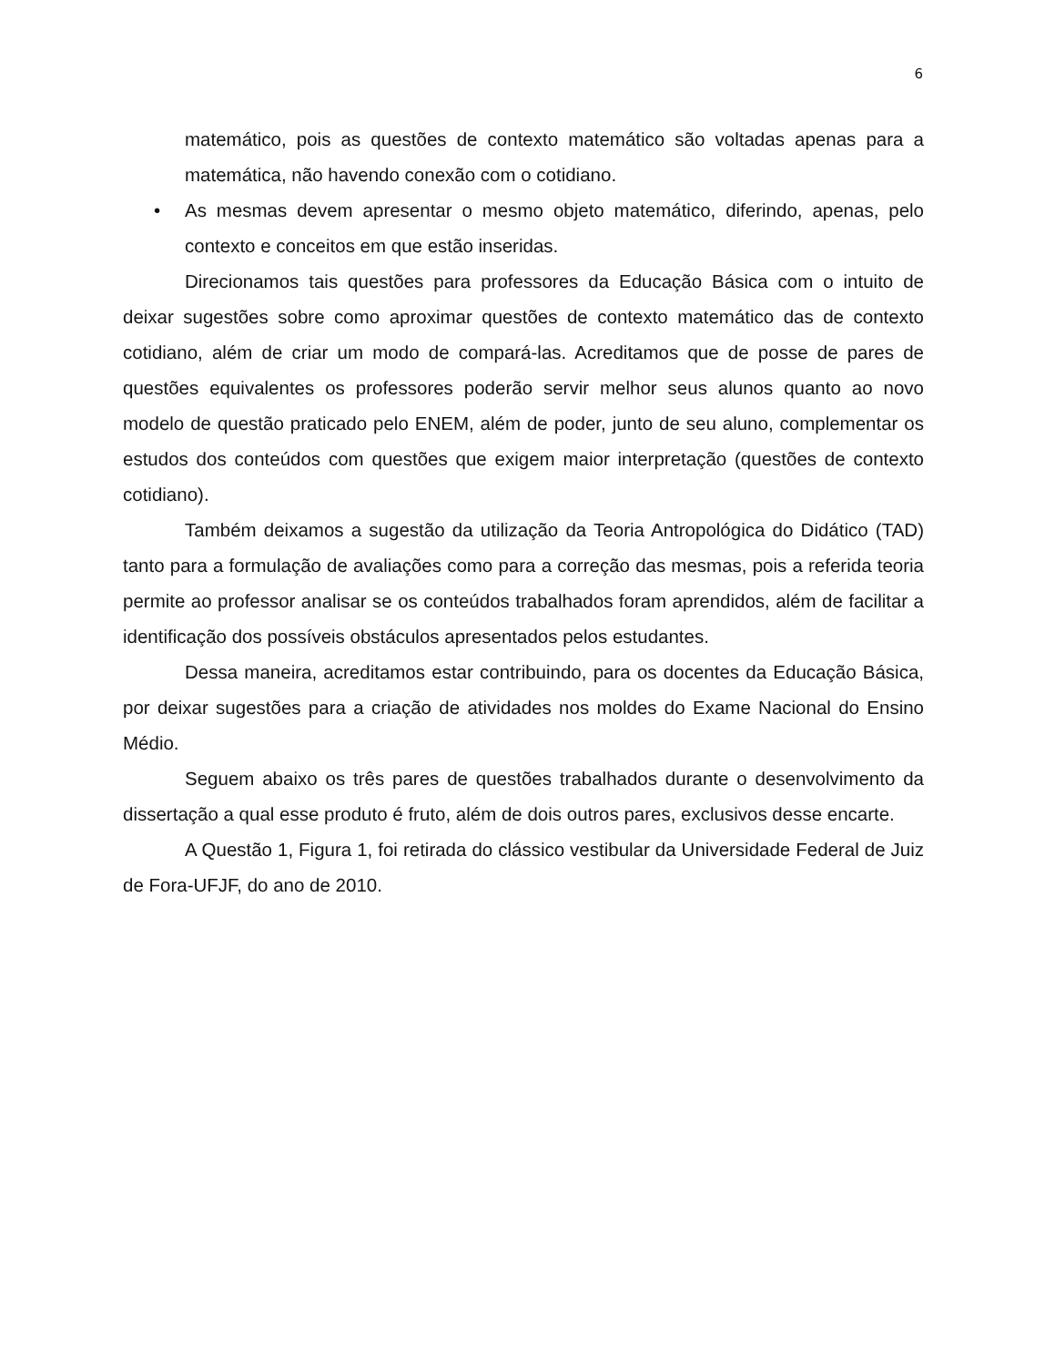6
matemático, pois as questões de contexto matemático são voltadas apenas para a matemática, não havendo conexão com o cotidiano.
• As mesmas devem apresentar o mesmo objeto matemático, diferindo, apenas, pelo contexto e conceitos em que estão inseridas.
Direcionamos tais questões para professores da Educação Básica com o intuito de deixar sugestões sobre como aproximar questões de contexto matemático das de contexto cotidiano, além de criar um modo de compará-las. Acreditamos que de posse de pares de questões equivalentes os professores poderão servir melhor seus alunos quanto ao novo modelo de questão praticado pelo ENEM, além de poder, junto de seu aluno, complementar os estudos dos conteúdos com questões que exigem maior interpretação (questões de contexto cotidiano).
Também deixamos a sugestão da utilização da Teoria Antropológica do Didático (TAD) tanto para a formulação de avaliações como para a correção das mesmas, pois a referida teoria permite ao professor analisar se os conteúdos trabalhados foram aprendidos, além de facilitar a identificação dos possíveis obstáculos apresentados pelos estudantes.
Dessa maneira, acreditamos estar contribuindo, para os docentes da Educação Básica, por deixar sugestões para a criação de atividades nos moldes do Exame Nacional do Ensino Médio.
Seguem abaixo os três pares de questões trabalhados durante o desenvolvimento da dissertação a qual esse produto é fruto, além de dois outros pares, exclusivos desse encarte.
A Questão 1, Figura 1, foi retirada do clássico vestibular da Universidade Federal de Juiz de Fora-UFJF, do ano de 2010.